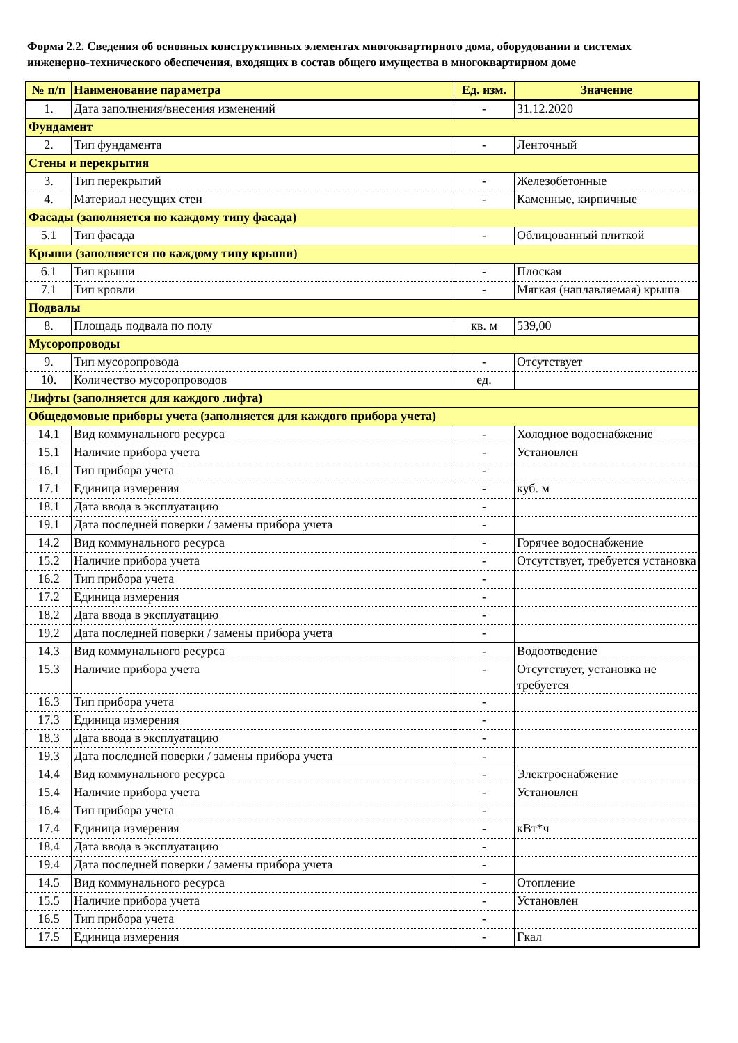Форма 2.2. Сведения об основных конструктивных элементах многоквартирного дома, оборудовании и системах инженерно-технического обеспечения, входящих в состав общего имущества в многоквартирном доме
| № п/п | Наименование параметра | Ед. изм. | Значение |
| --- | --- | --- | --- |
| 1. | Дата заполнения/внесения изменений | - | 31.12.2020 |
| Фундамент | | | |
| 2. | Тип фундамента | - | Ленточный |
| Стены и перекрытия | | | |
| 3. | Тип перекрытий | - | Железобетонные |
| 4. | Материал несущих стен | - | Каменные, кирпичные |
| Фасады (заполняется по каждому типу фасада) | | | |
| 5.1 | Тип фасада | - | Облицованный плиткой |
| Крыши (заполняется по каждому типу крыши) | | | |
| 6.1 | Тип крыши | - | Плоская |
| 7.1 | Тип кровли | - | Мягкая (наплавляемая) крыша |
| Подвалы | | | |
| 8. | Площадь подвала по полу | кв. м | 539,00 |
| Мусоропроводы | | | |
| 9. | Тип мусоропровода | - | Отсутствует |
| 10. | Количество мусоропроводов | ед. | |
| Лифты (заполняется для каждого лифта) | | | |
| Общедомовые приборы учета (заполняется для каждого прибора учета) | | | |
| 14.1 | Вид коммунального ресурса | - | Холодное водоснабжение |
| 15.1 | Наличие прибора учета | - | Установлен |
| 16.1 | Тип прибора учета | - | |
| 17.1 | Единица измерения | - | куб. м |
| 18.1 | Дата ввода в эксплуатацию | - | |
| 19.1 | Дата последней поверки / замены прибора учета | - | |
| 14.2 | Вид коммунального ресурса | - | Горячее водоснабжение |
| 15.2 | Наличие прибора учета | - | Отсутствует, требуется установка |
| 16.2 | Тип прибора учета | - | |
| 17.2 | Единица измерения | - | |
| 18.2 | Дата ввода в эксплуатацию | - | |
| 19.2 | Дата последней поверки / замены прибора учета | - | |
| 14.3 | Вид коммунального ресурса | - | Водоотведение |
| 15.3 | Наличие прибора учета | - | Отсутствует, установка не требуется |
| 16.3 | Тип прибора учета | - | |
| 17.3 | Единица измерения | - | |
| 18.3 | Дата ввода в эксплуатацию | - | |
| 19.3 | Дата последней поверки / замены прибора учета | - | |
| 14.4 | Вид коммунального ресурса | - | Электроснабжение |
| 15.4 | Наличие прибора учета | - | Установлен |
| 16.4 | Тип прибора учета | - | |
| 17.4 | Единица измерения | - | кВт*ч |
| 18.4 | Дата ввода в эксплуатацию | - | |
| 19.4 | Дата последней поверки / замены прибора учета | - | |
| 14.5 | Вид коммунального ресурса | - | Отопление |
| 15.5 | Наличие прибора учета | - | Установлен |
| 16.5 | Тип прибора учета | - | |
| 17.5 | Единица измерения | - | Гкал |